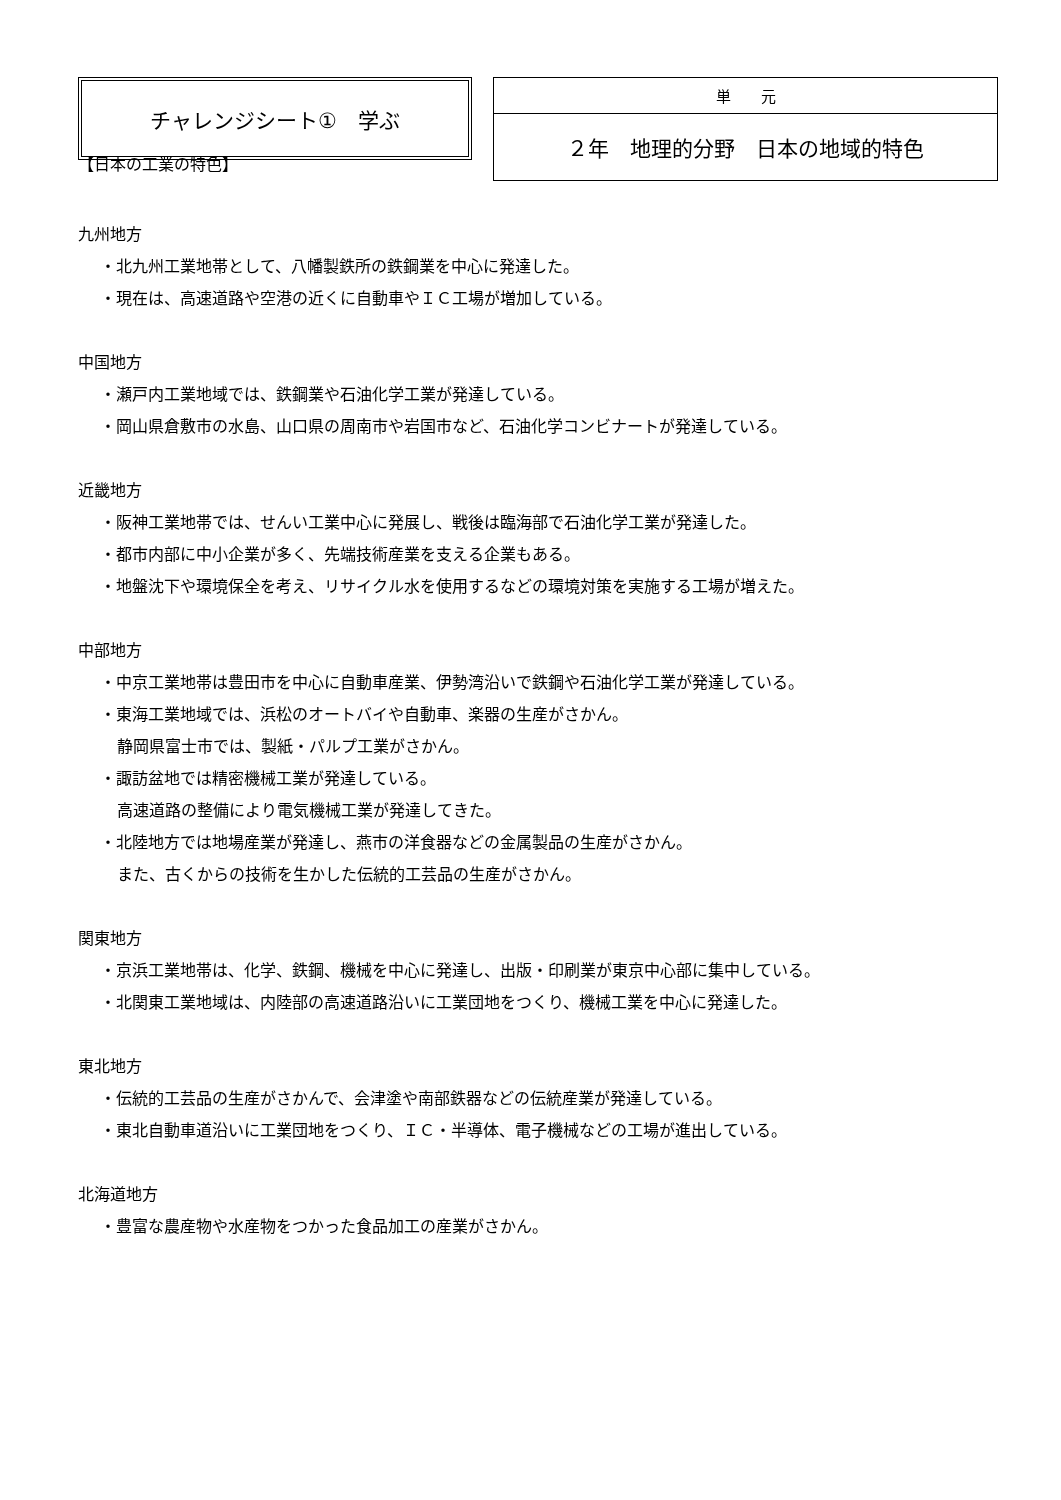チャレンジシート①　学ぶ
| 単 元 |
| ２年 地理的分野 日本の地域的特色 |
【日本の工業の特色】
九州地方
・北九州工業地帯として、八幡製鉄所の鉄鋼業を中心に発達した。
・現在は、高速道路や空港の近くに自動車やＩＣ工場が増加している。
中国地方
・瀬戸内工業地域では、鉄鋼業や石油化学工業が発達している。
・岡山県倉敷市の水島、山口県の周南市や岩国市など、石油化学コンビナートが発達している。
近畿地方
・阪神工業地帯では、せんい工業中心に発展し、戦後は臨海部で石油化学工業が発達した。
・都市内部に中小企業が多く、先端技術産業を支える企業もある。
・地盤沈下や環境保全を考え、リサイクル水を使用するなどの環境対策を実施する工場が増えた。
中部地方
・中京工業地帯は豊田市を中心に自動車産業、伊勢湾沿いで鉄鋼や石油化学工業が発達している。
・東海工業地域では、浜松のオートバイや自動車、楽器の生産がさかん。
静岡県富士市では、製紙・パルプ工業がさかん。
・諏訪盆地では精密機械工業が発達している。
高速道路の整備により電気機械工業が発達してきた。
・北陸地方では地場産業が発達し、燕市の洋食器などの金属製品の生産がさかん。
また、古くからの技術を生かした伝統的工芸品の生産がさかん。
関東地方
・京浜工業地帯は、化学、鉄鋼、機械を中心に発達し、出版・印刷業が東京中心部に集中している。
・北関東工業地域は、内陸部の高速道路沿いに工業団地をつくり、機械工業を中心に発達した。
東北地方
・伝統的工芸品の生産がさかんで、会津塗や南部鉄器などの伝統産業が発達している。
・東北自動車道沿いに工業団地をつくり、ＩＣ・半導体、電子機械などの工場が進出している。
北海道地方
・豊富な農産物や水産物をつかった食品加工の産業がさかん。